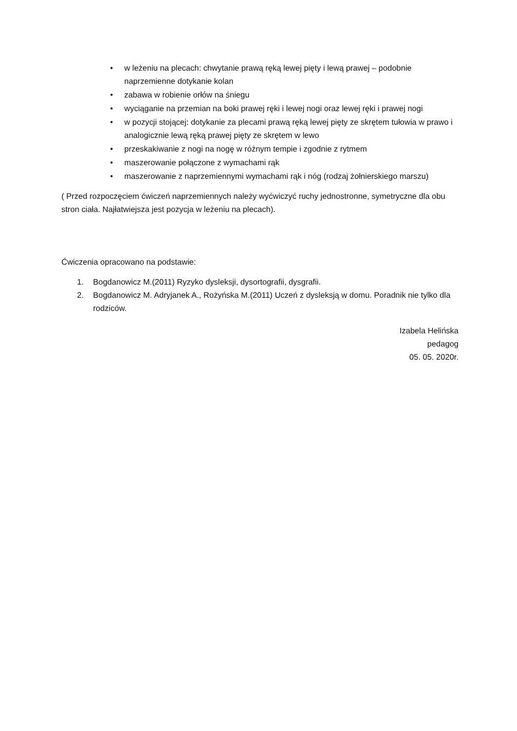• w leżeniu na plecach: chwytanie prawą ręką lewej pięty i lewą prawej – podobnie naprzemienne dotykanie kolan
• zabawa w robienie orłów na śniegu
• wyciąganie na przemian na boki prawej ręki i lewej nogi oraz lewej ręki i prawej nogi
• w pozycji stojącej: dotykanie za plecami prawą ręką lewej pięty ze skrętem tułowia w prawo i analogicznie lewą ręką prawej pięty ze skrętem w lewo
• przeskakiwanie z nogi na nogę w różnym tempie i zgodnie z rytmem
• maszerowanie połączone z wymachami rąk
• maszerowanie z naprzemiennymi wymachami rąk i nóg (rodzaj żołnierskiego marszu)
( Przed rozpoczęciem ćwiczeń naprzemiennych należy wyćwiczyć ruchy jednostronne, symetryczne dla obu stron ciała. Najłatwiejsza jest pozycja w leżeniu na plecach).
Ćwiczenia opracowano na podstawie:
1. Bogdanowicz M.(2011) Ryzyko dysleksji, dysortografii, dysgrafii.
2. Bogdanowicz M. Adryjanek A., Rożyńska M.(2011) Uczeń z dysleksją w domu. Poradnik nie tylko dla rodziców.
Izabela Helińska
pedagog
05. 05. 2020r.